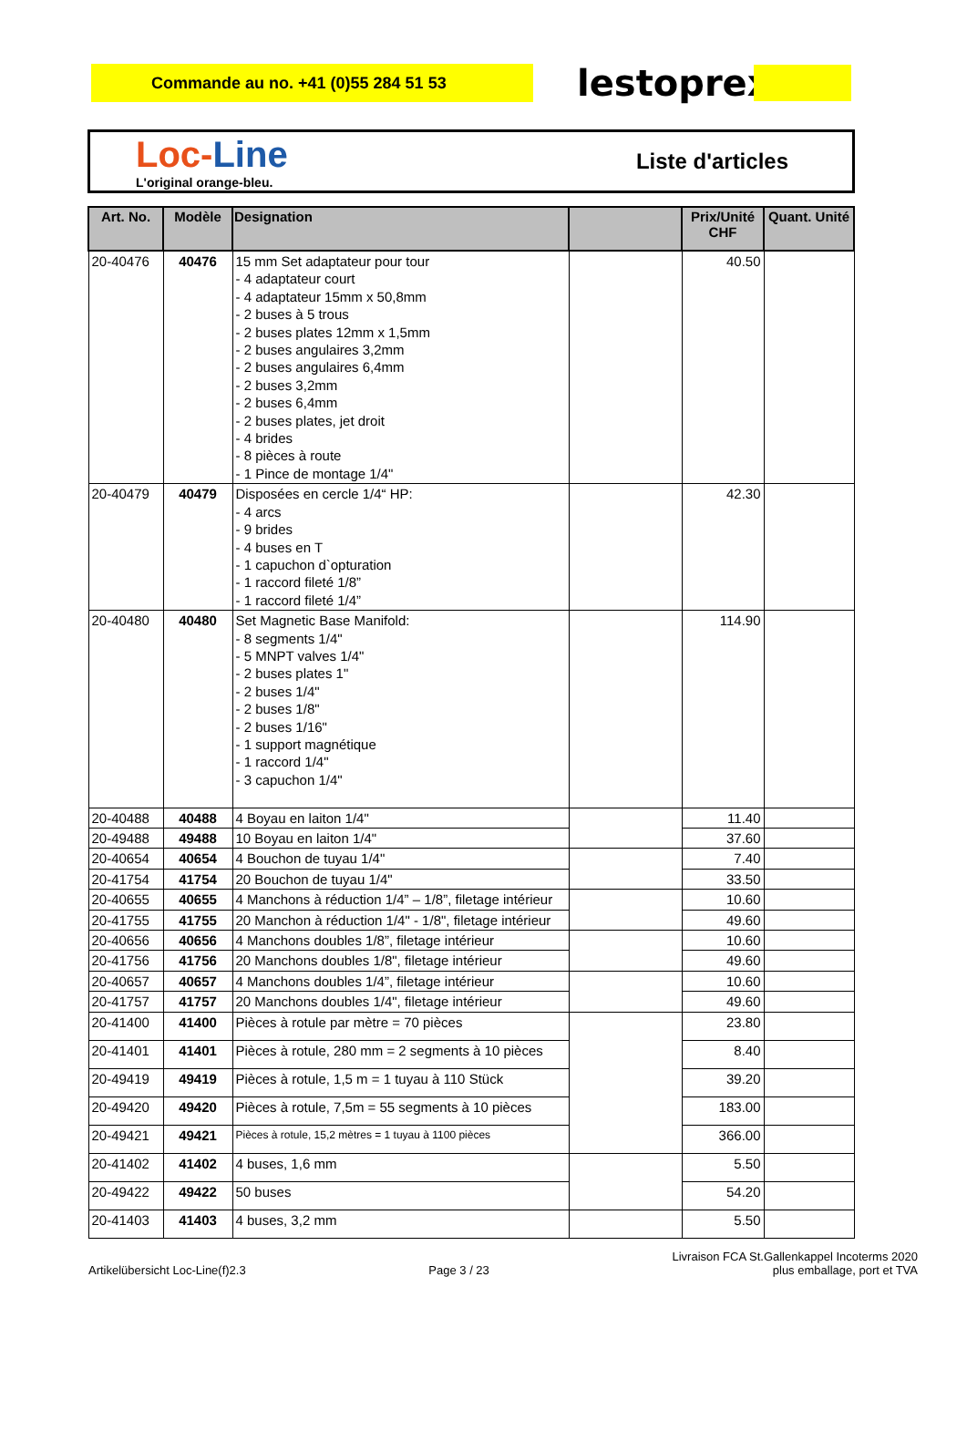Commande au no. +41 (0)55 284 51 53
lestoprex
Loc-Line
L'original orange-bleu.
Liste d'articles
| Art. No. | Modèle | Designation | | Prix/Unité CHF | Quant. Unité |
| --- | --- | --- | --- | --- | --- |
| 20-40476 | 40476 | 15 mm Set adaptateur pour tour - 4 adaptateur court - 4 adaptateur 15mm x 50,8mm - 2 buses à 5 trous - 2 buses plates 12mm x 1,5mm - 2 buses angulaires 3,2mm - 2 buses angulaires 6,4mm - 2 buses 3,2mm - 2 buses 6,4mm - 2 buses plates, jet droit - 4 brides - 8 pièces à route - 1 Pince de montage 1/4" | | 40.50 | |
| 20-40479 | 40479 | Disposées en cercle 1/4“ HP: - 4 arcs - 9 brides - 4 buses en T - 1 capuchon d`opturation - 1 raccord fileté 1/8” - 1 raccord fileté 1/4” | | 42.30 | |
| 20-40480 | 40480 | Set Magnetic Base Manifold: - 8 segments 1/4" - 5 MNPT valves 1/4" - 2 buses plates 1" - 2 buses 1/4" - 2 buses 1/8" - 2 buses 1/16" - 1 support magnétique - 1 raccord 1/4" - 3 capuchon 1/4" | | 114.90 | |
| 20-40488 | 40488 | 4 Boyau en laiton 1/4" | | 11.40 | |
| 20-49488 | 49488 | 10 Boyau en laiton 1/4" | | 37.60 | |
| 20-40654 | 40654 | 4 Bouchon de tuyau 1/4" | | 7.40 | |
| 20-41754 | 41754 | 20 Bouchon de tuyau 1/4" | | 33.50 | |
| 20-40655 | 40655 | 4 Manchons à réduction 1/4” – 1/8”, filetage intérieur | | 10.60 | |
| 20-41755 | 41755 | 20 Manchon à réduction 1/4" - 1/8", filetage intérieur | | 49.60 | |
| 20-40656 | 40656 | 4 Manchons doubles 1/8”, filetage intérieur | | 10.60 | |
| 20-41756 | 41756 | 20 Manchons doubles 1/8", filetage intérieur | | 49.60 | |
| 20-40657 | 40657 | 4 Manchons doubles 1/4”, filetage intérieur | | 10.60 | |
| 20-41757 | 41757 | 20 Manchons doubles 1/4", filetage intérieur | | 49.60 | |
| 20-41400 | 41400 | Pièces à rotule par mètre = 70 pièces | | 23.80 | |
| 20-41401 | 41401 | Pièces à rotule, 280 mm = 2 segments à 10 pièces | | 8.40 | |
| 20-49419 | 49419 | Pièces à rotule, 1,5 m = 1 tuyau à 110 Stück | | 39.20 | |
| 20-49420 | 49420 | Pièces à rotule, 7,5m = 55 segments à 10 pièces | | 183.00 | |
| 20-49421 | 49421 | Pièces à rotule, 15,2 mètres = 1 tuyau à 1100 pièces | | 366.00 | |
| 20-41402 | 41402 | 4 buses, 1,6 mm | | 5.50 | |
| 20-49422 | 49422 | 50 buses | | 54.20 | |
| 20-41403 | 41403 | 4 buses, 3,2 mm | | 5.50 | |
Artikelübersicht Loc-Line(f)2.3 Page 3 / 23 Livraison FCA St.Gallenkappel Incoterms 2020
plus emballage, port et TVA